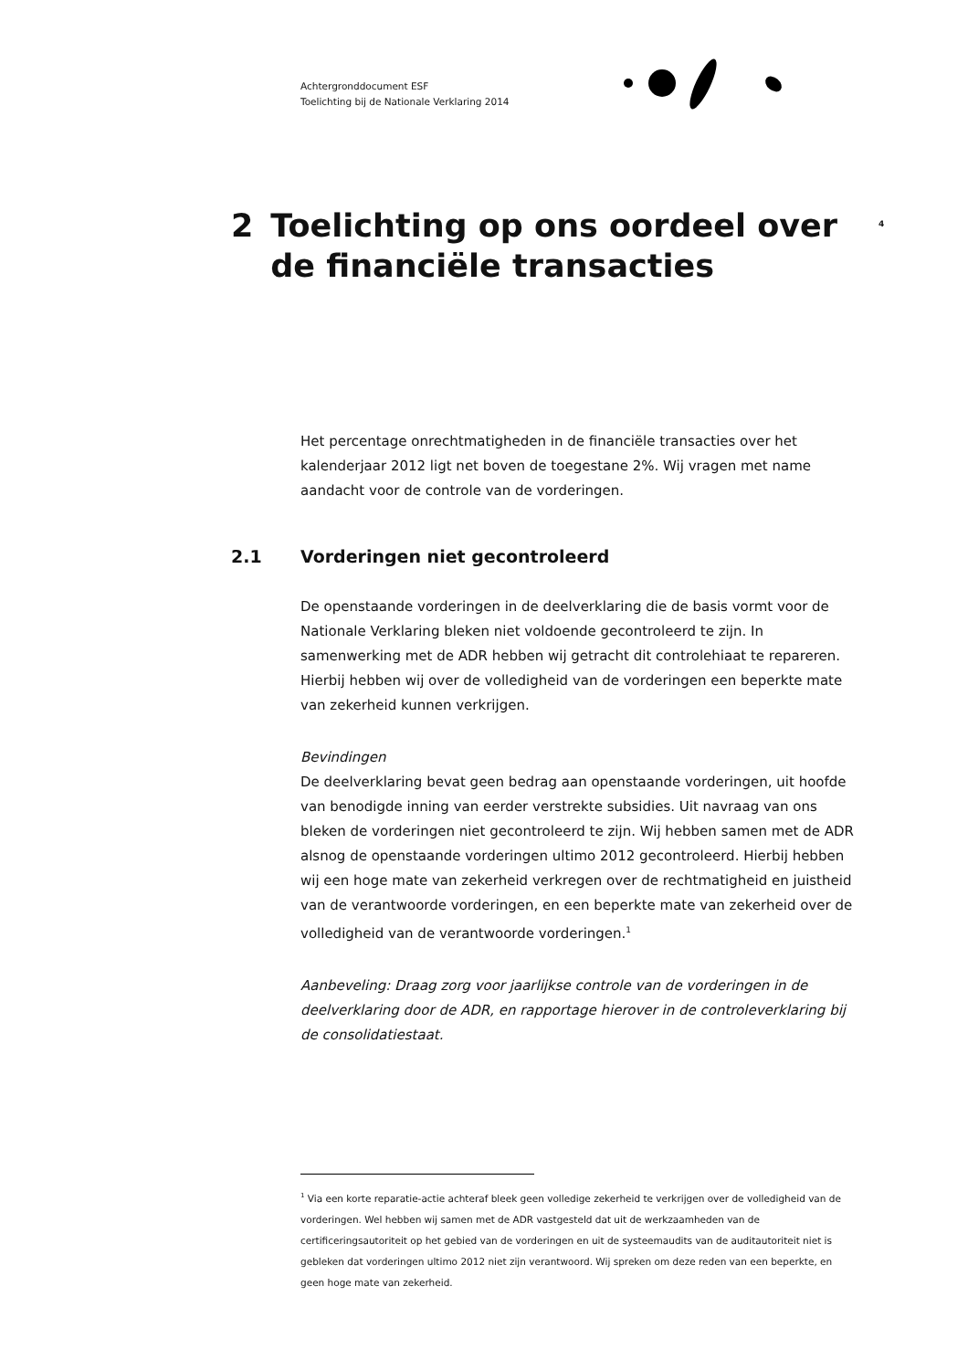Achtergronddocument ESF
Toelichting bij de Nationale Verklaring 2014
4
2 Toelichting op ons oordeel over de financiële transacties
Het percentage onrechtmatigheden in de financiële transacties over het kalenderjaar 2012 ligt net boven de toegestane 2%. Wij vragen met name aandacht voor de controle van de vorderingen.
2.1 Vorderingen niet gecontroleerd
De openstaande vorderingen in de deelverklaring die de basis vormt voor de Nationale Verklaring bleken niet voldoende gecontroleerd te zijn. In samenwerking met de ADR hebben wij getracht dit controlehiaat te repareren. Hierbij hebben wij over de volledigheid van de vorderingen een beperkte mate van zekerheid kunnen verkrijgen.
Bevindingen
De deelverklaring bevat geen bedrag aan openstaande vorderingen, uit hoofde van benodigde inning van eerder verstrekte subsidies. Uit navraag van ons bleken de vorderingen niet gecontroleerd te zijn. Wij hebben samen met de ADR alsnog de openstaande vorderingen ultimo 2012 gecontroleerd. Hierbij hebben wij een hoge mate van zekerheid verkregen over de rechtmatigheid en juistheid van de verantwoorde vorderingen, en een beperkte mate van zekerheid over de volledigheid van de verantwoorde vorderingen.<sup>1</sup>
Aanbeveling: Draag zorg voor jaarlijkse controle van de vorderingen in de deelverklaring door de ADR, en rapportage hierover in de controleverklaring bij de consolidatiestaat.
<sup>1</sup> Via een korte reparatie-actie achteraf bleek geen volledige zekerheid te verkrijgen over de volledigheid van de vorderingen. Wel hebben wij samen met de ADR vastgesteld dat uit de werkzaamheden van de certificeringsautoriteit op het gebied van de vorderingen en uit de systeemaudits van de auditautoriteit niet is gebleken dat vorderingen ultimo 2012 niet zijn verantwoord. Wij spreken om deze reden van een beperkte, en geen hoge mate van zekerheid.